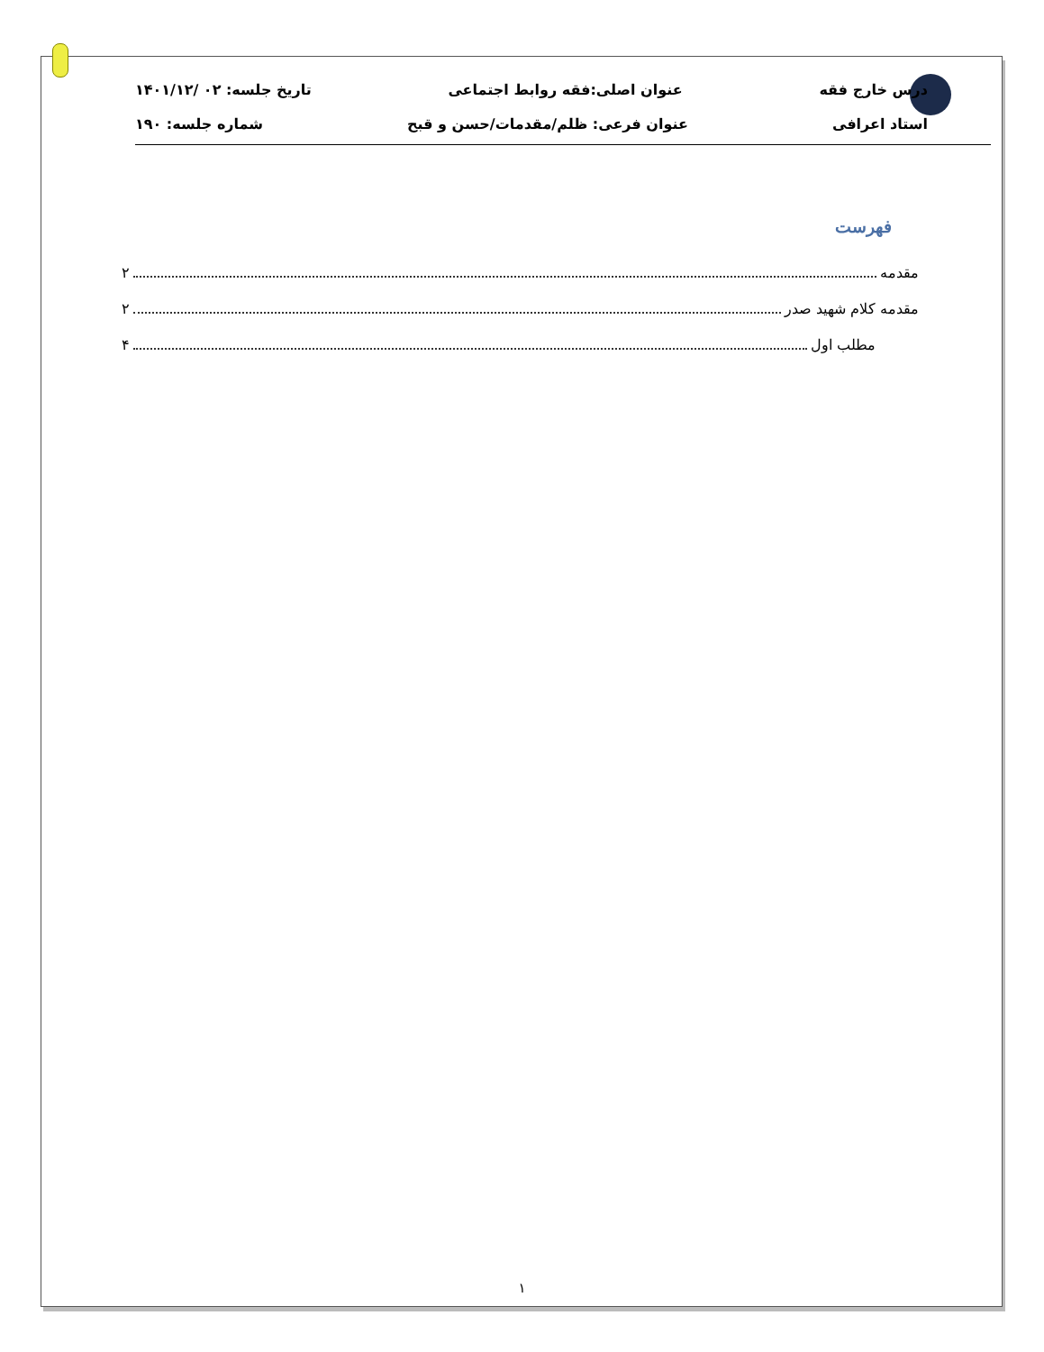درس خارج فقه عنوان اصلی:فقه روابط اجتماعی تاریخ جلسه: ۰۲ /۱۴۰۱/۱۲
استاد اعرافی عنوان فرعی: ظلم/مقدمات/حسن و قبح شماره جلسه: ۱۹۰
فهرست
مقدمه ۲
مقدمه کلام شهید صدر ۲
مطلب اول ۴
۱